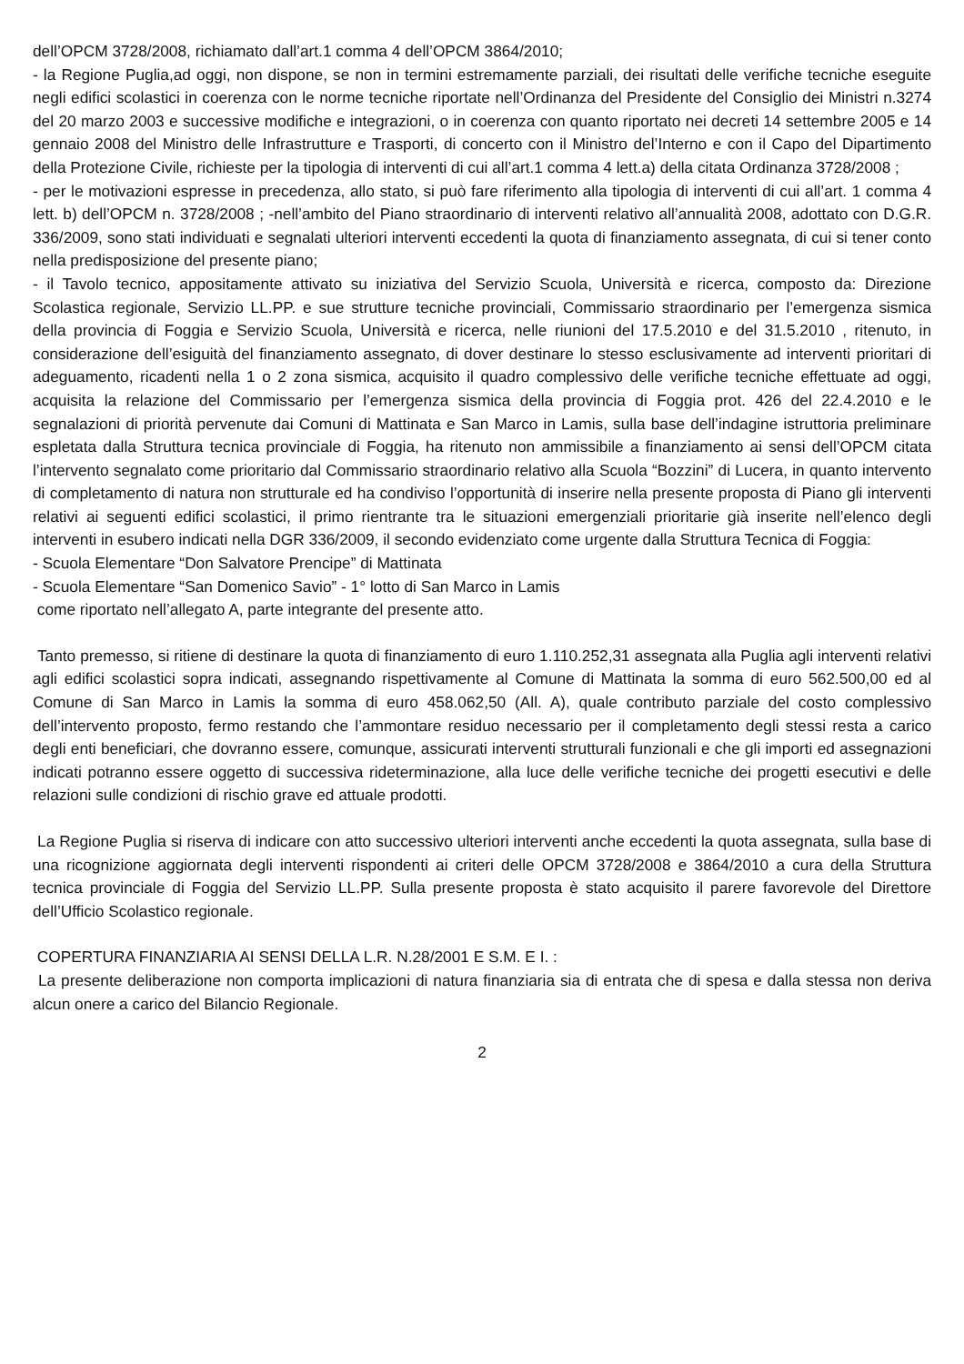dell’OPCM 3728/2008, richiamato dall’art.1 comma 4 dell’OPCM 3864/2010;
- la Regione Puglia,ad oggi, non dispone, se non in termini estremamente parziali, dei risultati delle verifiche tecniche eseguite negli edifici scolastici in coerenza con le norme tecniche riportate nell’Ordinanza del Presidente del Consiglio dei Ministri n.3274 del 20 marzo 2003 e successive modifiche e integrazioni, o in coerenza con quanto riportato nei decreti 14 settembre 2005 e 14 gennaio 2008 del Ministro delle Infrastrutture e Trasporti, di concerto con il Ministro del’Interno e con il Capo del Dipartimento della Protezione Civile, richieste per la tipologia di interventi di cui all’art.1 comma 4 lett.a) della citata Ordinanza 3728/2008 ;
- per le motivazioni espresse in precedenza, allo stato, si può fare riferimento alla tipologia di interventi di cui all’art. 1 comma 4 lett. b) dell’OPCM n. 3728/2008 ; -nell’ambito del Piano straordinario di interventi relativo all’annualità 2008, adottato con D.G.R. 336/2009, sono stati individuati e segnalati ulteriori interventi eccedenti la quota di finanziamento assegnata, di cui si tener conto nella predisposizione del presente piano;
- il Tavolo tecnico, appositamente attivato su iniziativa del Servizio Scuola, Università e ricerca, composto da: Direzione Scolastica regionale, Servizio LL.PP. e sue strutture tecniche provinciali, Commissario straordinario per l’emergenza sismica della provincia di Foggia e Servizio Scuola, Università e ricerca, nelle riunioni del 17.5.2010 e del 31.5.2010 , ritenuto, in considerazione dell’esiguità del finanziamento assegnato, di dover destinare lo stesso esclusivamente ad interventi prioritari di adeguamento, ricadenti nella 1 o 2 zona sismica, acquisito il quadro complessivo delle verifiche tecniche effettuate ad oggi, acquisita la relazione del Commissario per l’emergenza sismica della provincia di Foggia prot. 426 del 22.4.2010 e le segnalazioni di priorità pervenute dai Comuni di Mattinata e San Marco in Lamis, sulla base dell’indagine istruttoria preliminare espletata dalla Struttura tecnica provinciale di Foggia, ha ritenuto non ammissibile a finanziamento ai sensi dell’OPCM citata l’intervento segnalato come prioritario dal Commissario straordinario relativo alla Scuola “Bozzini” di Lucera, in quanto intervento di completamento di natura non strutturale ed ha condiviso l’opportunità di inserire nella presente proposta di Piano gli interventi relativi ai seguenti edifici scolastici, il primo rientrante tra le situazioni emergenziali prioritarie già inserite nell’elenco degli interventi in esubero indicati nella DGR 336/2009, il secondo evidenziato come urgente dalla Struttura Tecnica di Foggia:
- Scuola Elementare “Don Salvatore Prencipe” di Mattinata
- Scuola Elementare “San Domenico Savio” - 1° lotto di San Marco in Lamis
come riportato nell’allegato A, parte integrante del presente atto.
Tanto premesso, si ritiene di destinare la quota di finanziamento di euro 1.110.252,31 assegnata alla Puglia agli interventi relativi agli edifici scolastici sopra indicati, assegnando rispettivamente al Comune di Mattinata la somma di euro 562.500,00 ed al Comune di San Marco in Lamis la somma di euro 458.062,50 (All. A), quale contributo parziale del costo complessivo dell’intervento proposto, fermo restando che l’ammontare residuo necessario per il completamento degli stessi resta a carico degli enti beneficiari, che dovranno essere, comunque, assicurati interventi strutturali funzionali e che gli importi ed assegnazioni indicati potranno essere oggetto di successiva rideterminazione, alla luce delle verifiche tecniche dei progetti esecutivi e delle relazioni sulle condizioni di rischio grave ed attuale prodotti.
La Regione Puglia si riserva di indicare con atto successivo ulteriori interventi anche eccedenti la quota assegnata, sulla base di una ricognizione aggiornata degli interventi rispondenti ai criteri delle OPCM 3728/2008 e 3864/2010 a cura della Struttura tecnica provinciale di Foggia del Servizio LL.PP. Sulla presente proposta è stato acquisito il parere favorevole del Direttore dell’Ufficio Scolastico regionale.
COPERTURA FINANZIARIA AI SENSI DELLA L.R. N.28/2001 E S.M. E I. :
La presente deliberazione non comporta implicazioni di natura finanziaria sia di entrata che di spesa e dalla stessa non deriva alcun onere a carico del Bilancio Regionale.
2